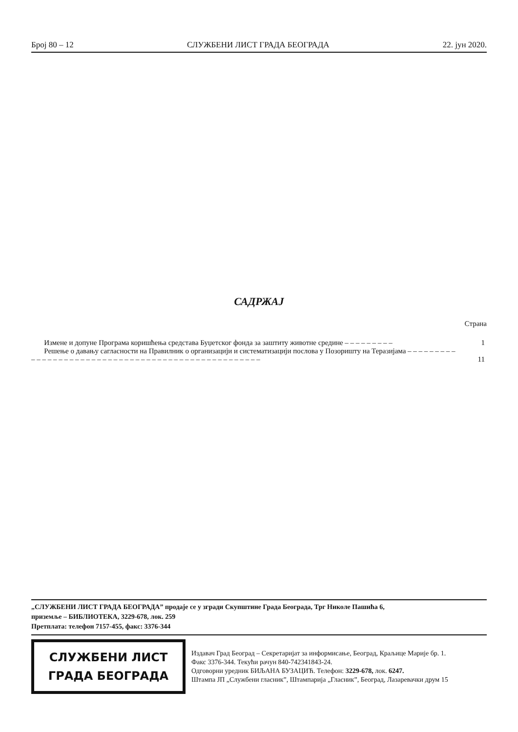Број 80 – 12 СЛУЖБЕНИ ЛИСТ ГРАДА БЕОГРАДА 22. јун 2020.
САДРЖАЈ
Страна
Измене и допуне Програма коришћења средстава Буџетског фонда за заштиту животне средине – – – – – – – – –
1
Решење о давању сагласности на Правилник о организацији и систематизацији послова у Позоришту на Теразијама – – – – – – – – – – – – – – – – – – – – – – – – – – – – – – – – – – – – – – – – – – – – – – – – – – –
11
„СЛУЖБЕНИ ЛИСТ ГРАДА БЕОГРАДА” продаје се у згради Скупштине Града Београда, Трг Николе Пашића 6,
приземље – БИБЛИОТЕКА, 3229-678, лок. 259
Претплата: телефон 7157-455, факс: 3376-344
СЛУЖБЕНИ ЛИСТ
ГРАДА БЕОГРАДА
Издавач Град Београд – Секретаријат за информисање, Београд, Краљице Марије бр. 1.
Факс 3376-344. Текући рачун 840-742341843-24.
Одговорни уредник БИЉАНА БУЗАЦИЋ. Телефон: 3229-678, лок. 6247.
Штампа ЈП „Службени гласник”, Штампарија „Гласник”, Београд, Лазаревачки друм 15